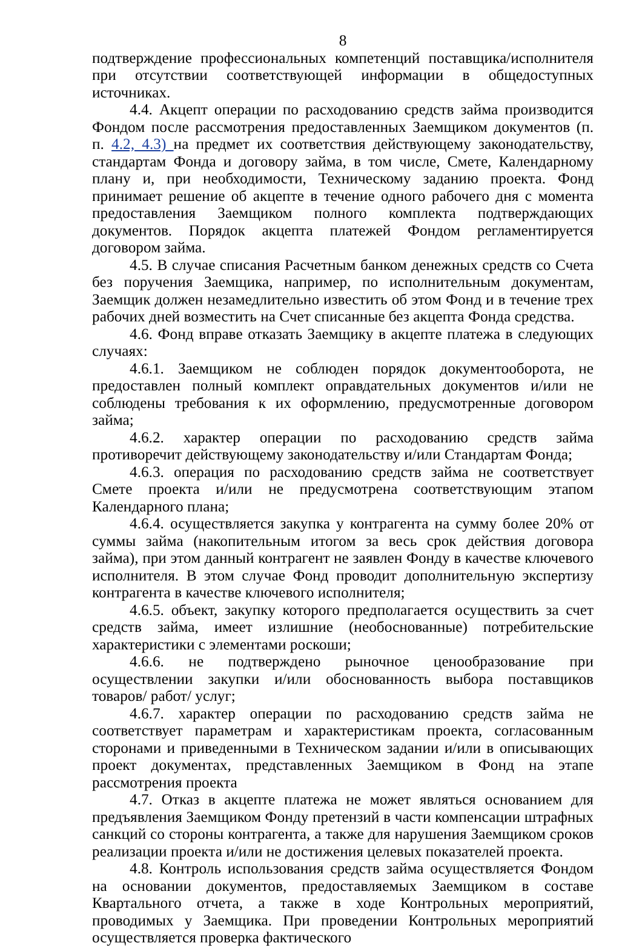8
подтверждение профессиональных компетенций поставщика/исполнителя при отсутствии соответствующей информации в общедоступных источниках.
4.4. Акцепт операции по расходованию средств займа производится Фондом после рассмотрения предоставленных Заемщиком документов (п. п. 4.2, 4.3) на предмет их соответствия действующему законодательству, стандартам Фонда и договору займа, в том числе, Смете, Календарному плану и, при необходимости, Техническому заданию проекта. Фонд принимает решение об акцепте в течение одного рабочего дня с момента предоставления Заемщиком полного комплекта подтверждающих документов. Порядок акцепта платежей Фондом регламентируется договором займа.
4.5. В случае списания Расчетным банком денежных средств со Счета без поручения Заемщика, например, по исполнительным документам, Заемщик должен незамедлительно известить об этом Фонд и в течение трех рабочих дней возместить на Счет списанные без акцепта Фонда средства.
4.6. Фонд вправе отказать Заемщику в акцепте платежа в следующих случаях:
4.6.1. Заемщиком не соблюден порядок документооборота, не предоставлен полный комплект оправдательных документов и/или не соблюдены требования к их оформлению, предусмотренные договором займа;
4.6.2. характер операции по расходованию средств займа противоречит действующему законодательству и/или Стандартам Фонда;
4.6.3. операция по расходованию средств займа не соответствует Смете проекта и/или не предусмотрена соответствующим этапом Календарного плана;
4.6.4. осуществляется закупка у контрагента на сумму более 20% от суммы займа (накопительным итогом за весь срок действия договора займа), при этом данный контрагент не заявлен Фонду в качестве ключевого исполнителя. В этом случае Фонд проводит дополнительную экспертизу контрагента в качестве ключевого исполнителя;
4.6.5. объект, закупку которого предполагается осуществить за счет средств займа, имеет излишние (необоснованные) потребительские характеристики с элементами роскоши;
4.6.6. не подтверждено рыночное ценообразование при осуществлении закупки и/или обоснованность выбора поставщиков товаров/ работ/ услуг;
4.6.7. характер операции по расходованию средств займа не соответствует параметрам и характеристикам проекта, согласованным сторонами и приведенными в Техническом задании и/или в описывающих проект документах, представленных Заемщиком в Фонд на этапе рассмотрения проекта
4.7. Отказ в акцепте платежа не может являться основанием для предъявления Заемщиком Фонду претензий в части компенсации штрафных санкций со стороны контрагента, а также для нарушения Заемщиком сроков реализации проекта и/или не достижения целевых показателей проекта.
4.8. Контроль использования средств займа осуществляется Фондом на основании документов, предоставляемых Заемщиком в составе Квартального отчета, а также в ходе Контрольных мероприятий, проводимых у Заемщика. При проведении Контрольных мероприятий осуществляется проверка фактического